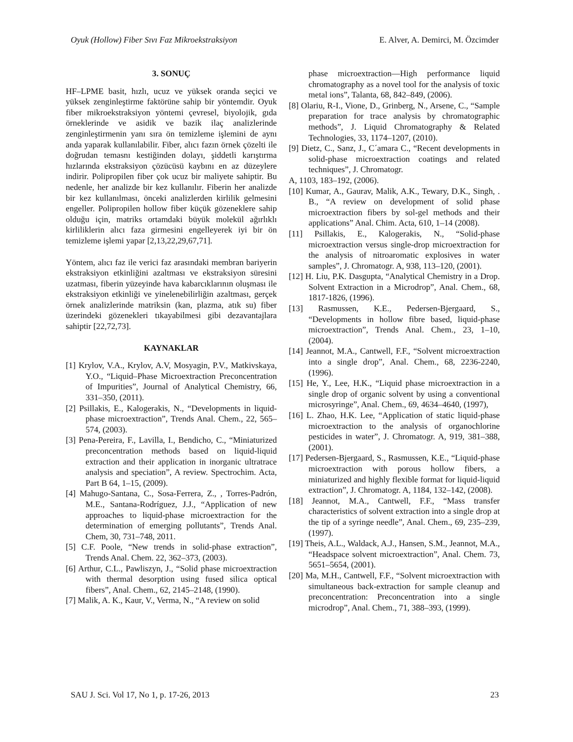Oyuk (Hollow) Fiber Sıvı Faz Mikroekstraksiyon E. Alver, A. Demirci, M. Özcimder
3. SONUÇ
HF–LPME basit, hızlı, ucuz ve yüksek oranda seçici ve yüksek zenginleştirme faktörüne sahip bir yöntemdir. Oyuk fiber mikroekstraksiyon yöntemi çevresel, biyolojik, gıda örneklerinde ve asidik ve bazik ilaç analizlerinde zenginleştirmenin yanı sıra ön temizleme işlemini de aynı anda yaparak kullanılabilir. Fiber, alıcı fazın örnek çözelti ile doğrudan temasnı kestiğinden dolayı, şiddetli karıştırma hızlarında ekstraksiyon çözücüsü kaybını en az düzeylere indirir. Polipropilen fiber çok ucuz bir maliyete sahiptir. Bu nedenle, her analizde bir kez kullanılır. Fiberin her analizde bir kez kullanılması, önceki analizlerden kirlilik gelmesini engeller. Polipropilen hollow fiber küçük gözeneklere sahip olduğu için, matriks ortamdaki büyük molekül ağırlıklı kirliliklerin alıcı faza girmesini engelleyerek iyi bir ön temizleme işlemi yapar [2,13,22,29,67,71].
Yöntem, alıcı faz ile verici faz arasındaki membran bariyerin ekstraksiyon etkinliğini azaltması ve ekstraksiyon süresini uzatması, fiberin yüzeyinde hava kabarcıklarının oluşması ile ekstraksiyon etkinliği ve yinelenebilirliğin azaltması, gerçek örnek analizlerinde matriksin (kan, plazma, atık su) fiber üzerindeki gözenekleri tıkayabilmesi gibi dezavantajlara sahiptir [22,72,73].
KAYNAKLAR
[1] Krylov, V.A., Krylov, A.V, Mosyagin, P.V., Matkivskaya, Y.O., “Liquid–Phase Microextraction Preconcentration of Impurities”, Journal of Analytical Chemistry, 66, 331–350, (2011).
[2] Psillakis, E., Kalogerakis, N., “Developments in liquid-phase microextraction”, Trends Anal. Chem., 22, 565–574, (2003).
[3] Pena-Pereira, F., Lavilla, I., Bendicho, C., “Miniaturized preconcentration methods based on liquid-liquid extraction and their application in inorganic ultratrace analysis and speciation”, A review. Spectrochim. Acta, Part B 64, 1–15, (2009).
[4] Mahugo-Santana, C., Sosa-Ferrera, Z., , Torres-Padrón, M.E., Santana-Rodríguez, J.J., “Application of new approaches to liquid-phase microextraction for the determination of emerging pollutants”, Trends Anal. Chem, 30, 731–748, 2011.
[5] C.F. Poole, “New trends in solid-phase extraction”, Trends Anal. Chem. 22, 362–373, (2003).
[6] Arthur, C.L., Pawliszyn, J., “Solid phase microextraction with thermal desorption using fused silica optical fibers”, Anal. Chem., 62, 2145–2148, (1990).
[7] Malik, A. K., Kaur, V., Verma, N., “A review on solid
phase microextraction—High performance liquid chromatography as a novel tool for the analysis of toxic metal ions”, Talanta, 68, 842–849, (2006).
[8] Olariu, R-I., Vione, D., Grinberg, N., Arsene, C., “Sample preparation for trace analysis by chromatographic methods”, J. Liquid Chromatography & Related Technologies, 33, 1174–1207, (2010).
[9] Dietz, C., Sanz, J., C´amara C., “Recent developments in solid-phase microextraction coatings and related techniques”, J. Chromatogr.
A, 1103, 183–192, (2006).
[10] Kumar, A., Gaurav, Malik, A.K., Tewary, D.K., Singh, . B., “A review on development of solid phase microextraction fibers by sol-gel methods and their applications” Anal. Chim. Acta, 610, 1–14 (2008).
[11] Psillakis, E., Kalogerakis, N., “Solid-phase microextraction versus single-drop microextraction for the analysis of nitroaromatic explosives in water samples”, J. Chromatogr. A, 938, 113–120, (2001).
[12] H. Liu, P.K. Dasgupta, “Analytical Chemistry in a Drop. Solvent Extraction in a Microdrop”, Anal. Chem., 68, 1817-1826, (1996).
[13] Rasmussen, K.E., Pedersen-Bjergaard, S., “Developments in hollow fibre based, liquid-phase microextraction”, Trends Anal. Chem., 23, 1–10, (2004).
[14] Jeannot, M.A., Cantwell, F.F., “Solvent microextraction into a single drop”, Anal. Chem., 68, 2236-2240, (1996).
[15] He, Y., Lee, H.K., “Liquid phase microextraction in a single drop of organic solvent by using a conventional microsyringe”, Anal. Chem., 69, 4634–4640, (1997),
[16] L. Zhao, H.K. Lee, “Application of static liquid-phase microextraction to the analysis of organochlorine pesticides in water”, J. Chromatogr. A, 919, 381–388, (2001).
[17] Pedersen-Bjergaard, S., Rasmussen, K.E., “Liquid-phase microextraction with porous hollow fibers, a miniaturized and highly flexible format for liquid-liquid extraction”, J. Chromatogr. A, 1184, 132–142, (2008).
[18] Jeannot, M.A., Cantwell, F.F., “Mass transfer characteristics of solvent extraction into a single drop at the tip of a syringe needle”, Anal. Chem., 69, 235–239, (1997).
[19] Theis, A.L., Waldack, A.J., Hansen, S.M., Jeannot, M.A., “Headspace solvent microextraction”, Anal. Chem. 73, 5651–5654, (2001).
[20] Ma, M.H., Cantwell, F.F., “Solvent microextraction with simultaneous back-extraction for sample cleanup and preconcentration: Preconcentration into a single microdrop”, Anal. Chem., 71, 388–393, (1999).
SAU J. Sci. Vol 17, No 1, p. 17-26, 2013 23